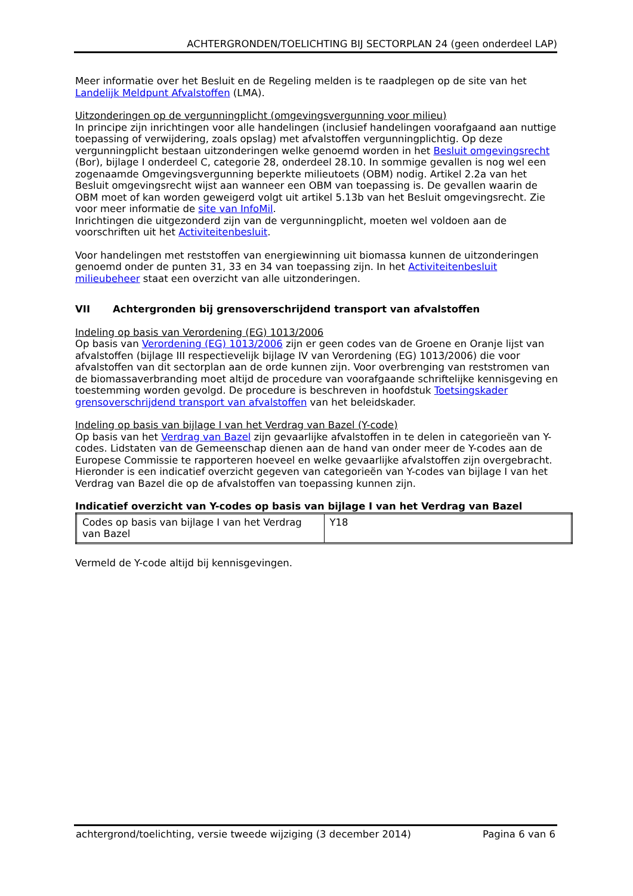ACHTERGRONDEN/TOELICHTING BIJ SECTORPLAN 24 (geen onderdeel LAP)
Meer informatie over het Besluit en de Regeling melden is te raadplegen op de site van het Landelijk Meldpunt Afvalstoffen (LMA).
Uitzonderingen op de vergunningplicht (omgevingsvergunning voor milieu)
In principe zijn inrichtingen voor alle handelingen (inclusief handelingen voorafgaand aan nuttige toepassing of verwijdering, zoals opslag) met afvalstoffen vergunningplichtig. Op deze vergunningplicht bestaan uitzonderingen welke genoemd worden in het Besluit omgevingsrecht (Bor), bijlage I onderdeel C, categorie 28, onderdeel 28.10. In sommige gevallen is nog wel een zogenaamde Omgevingsvergunning beperkte milieutoets (OBM) nodig. Artikel 2.2a van het Besluit omgevingsrecht wijst aan wanneer een OBM van toepassing is. De gevallen waarin de OBM moet of kan worden geweigerd volgt uit artikel 5.13b van het Besluit omgevingsrecht. Zie voor meer informatie de site van InfoMil.
Inrichtingen die uitgezonderd zijn van de vergunningplicht, moeten wel voldoen aan de voorschriften uit het Activiteitenbesluit.
Voor handelingen met reststoffen van energiewinning uit biomassa kunnen de uitzonderingen genoemd onder de punten 31, 33 en 34 van toepassing zijn. In het Activiteitenbesluit milieubeheer staat een overzicht van alle uitzonderingen.
VII Achtergronden bij grensoverschrijdend transport van afvalstoffen
Indeling op basis van Verordening (EG) 1013/2006
Op basis van Verordening (EG) 1013/2006 zijn er geen codes van de Groene en Oranje lijst van afvalstoffen (bijlage III respectievelijk bijlage IV van Verordening (EG) 1013/2006) die voor afvalstoffen van dit sectorplan aan de orde kunnen zijn. Voor overbrenging van reststromen van de biomassaverbranding moet altijd de procedure van voorafgaande schriftelijke kennisgeving en toestemming worden gevolgd. De procedure is beschreven in hoofdstuk Toetsingskader grensoverschrijdend transport van afvalstoffen van het beleidskader.
Indeling op basis van bijlage I van het Verdrag van Bazel (Y-code)
Op basis van het Verdrag van Bazel zijn gevaarlijke afvalstoffen in te delen in categorieën van Y-codes. Lidstaten van de Gemeenschap dienen aan de hand van onder meer de Y-codes aan de Europese Commissie te rapporteren hoeveel en welke gevaarlijke afvalstoffen zijn overgebracht. Hieronder is een indicatief overzicht gegeven van categorieën van Y-codes van bijlage I van het Verdrag van Bazel die op de afvalstoffen van toepassing kunnen zijn.
Indicatief overzicht van Y-codes op basis van bijlage I van het Verdrag van Bazel
| Codes op basis van bijlage I van het Verdrag van Bazel | Y18 |
Vermeld de Y-code altijd bij kennisgevingen.
achtergrond/toelichting, versie tweede wijziging (3 december 2014) Pagina 6 van 6